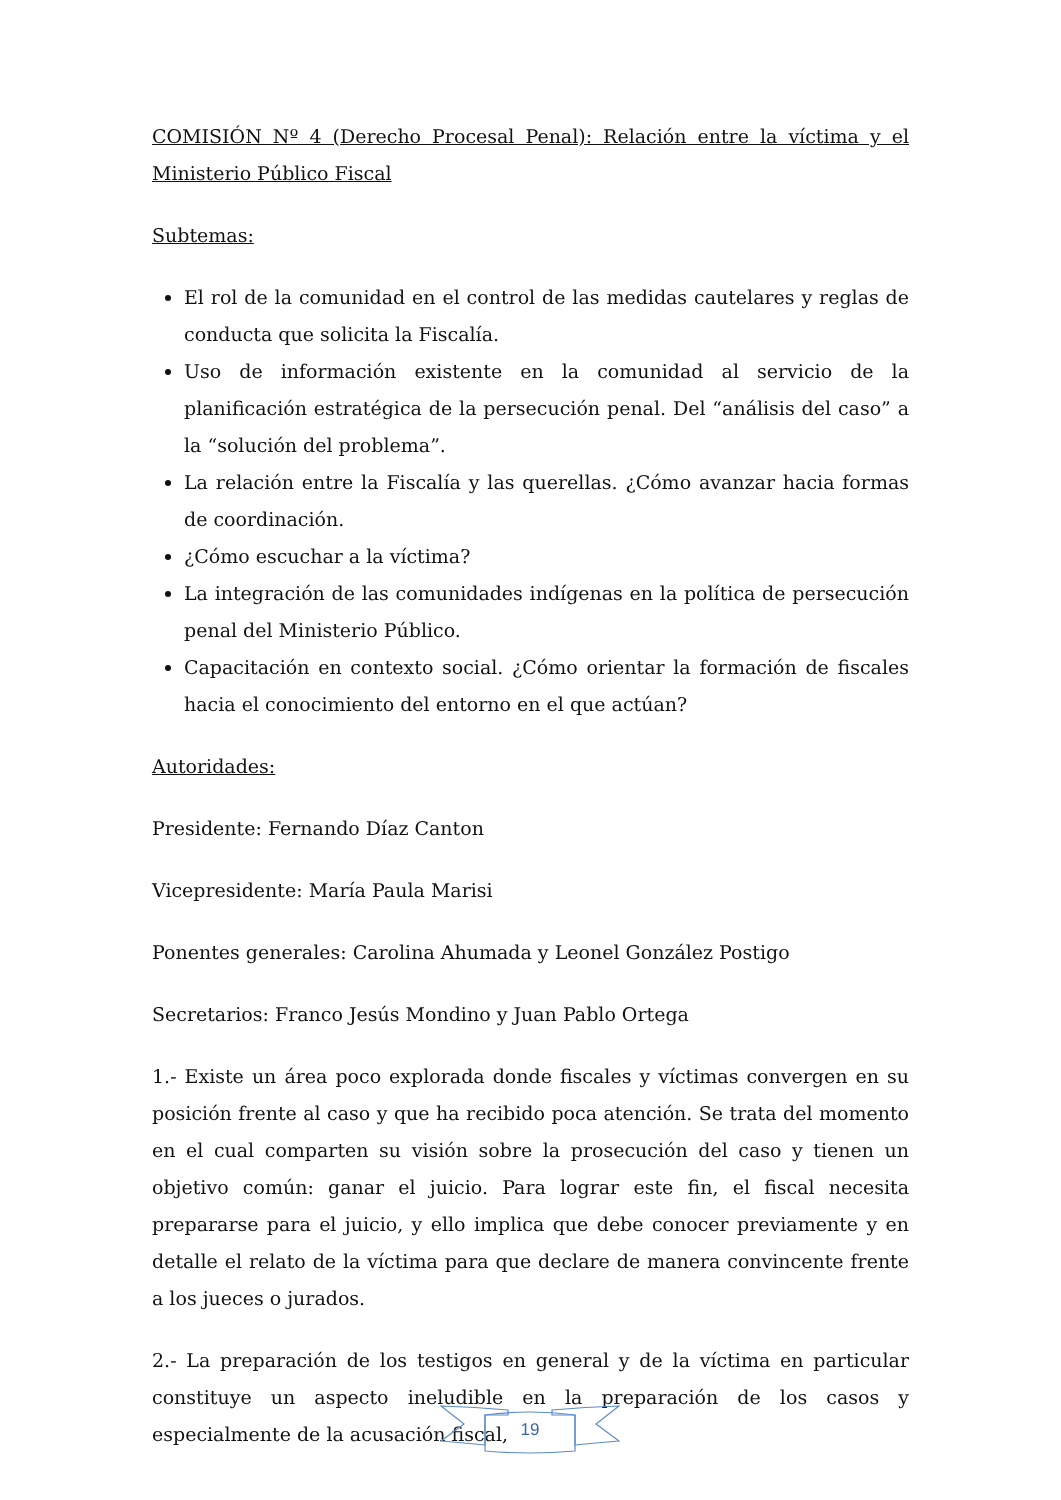COMISIÓN Nº 4 (Derecho Procesal Penal): Relación entre la víctima y el Ministerio Público Fiscal
Subtemas:
El rol de la comunidad en el control de las medidas cautelares y reglas de conducta que solicita la Fiscalía.
Uso de información existente en la comunidad al servicio de la planificación estratégica de la persecución penal. Del “análisis del caso” a la “solución del problema”.
La relación entre la Fiscalía y las querellas. ¿Cómo avanzar hacia formas de coordinación.
¿Cómo escuchar a la víctima?
La integración de las comunidades indígenas en la política de persecución penal del Ministerio Público.
Capacitación en contexto social. ¿Cómo orientar la formación de fiscales hacia el conocimiento del entorno en el que actúan?
Autoridades:
Presidente: Fernando Díaz Canton
Vicepresidente: María Paula Marisi
Ponentes generales: Carolina Ahumada y Leonel González Postigo
Secretarios: Franco Jesús Mondino y Juan Pablo Ortega
1.- Existe un área poco explorada donde fiscales y víctimas convergen en su posición frente al caso y que ha recibido poca atención. Se trata del momento en el cual comparten su visión sobre la prosecución del caso y tienen un objetivo común: ganar el juicio. Para lograr este fin, el fiscal necesita prepararse para el juicio, y ello implica que debe conocer previamente y en detalle el relato de la víctima para que declare de manera convincente frente a los jueces o jurados.
2.- La preparación de los testigos en general y de la víctima en particular constituye un aspecto ineludible en la preparación de los casos y especialmente de la acusación fiscal,
19